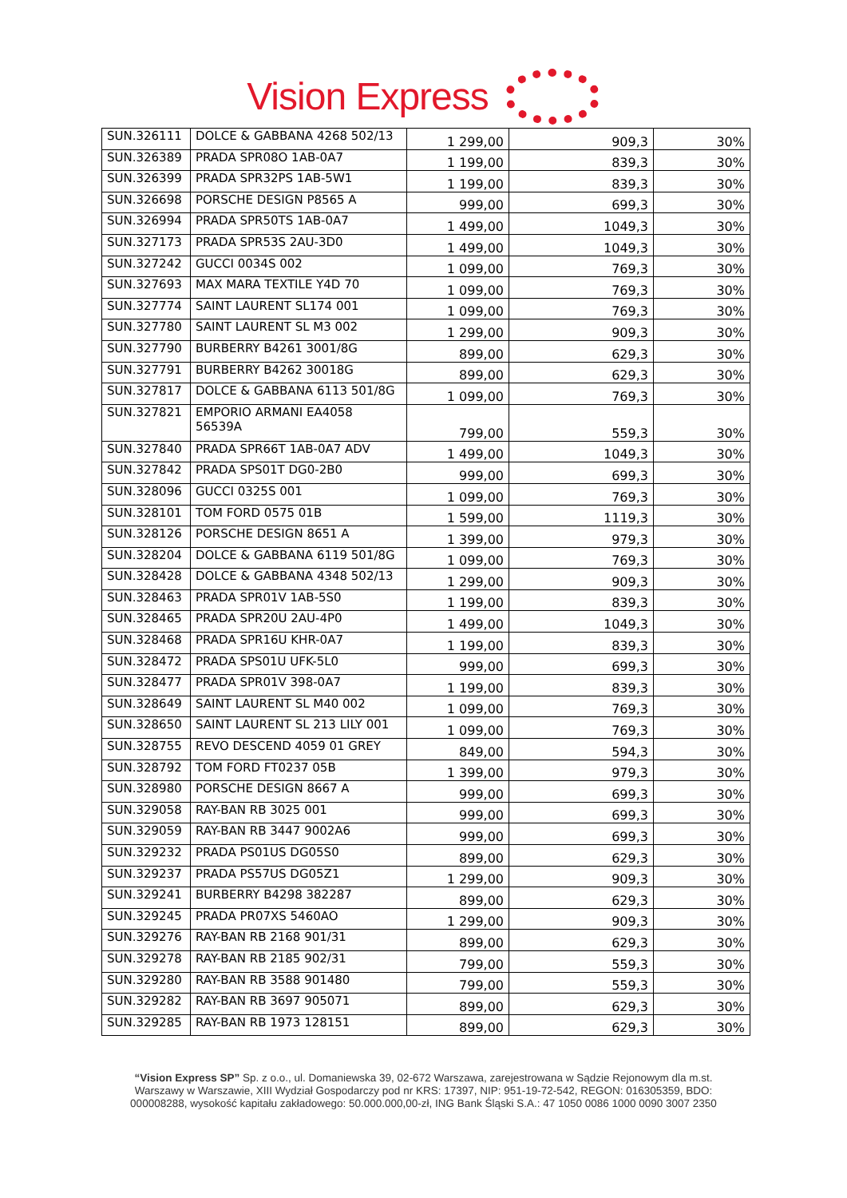Vision Express
| SUN.326111 | DOLCE & GABBANA 4268 502/13 | 1 299,00 | 909,3 | 30% |
| SUN.326389 | PRADA SPR08O 1AB-0A7 | 1 199,00 | 839,3 | 30% |
| SUN.326399 | PRADA SPR32PS 1AB-5W1 | 1 199,00 | 839,3 | 30% |
| SUN.326698 | PORSCHE DESIGN P8565 A | 999,00 | 699,3 | 30% |
| SUN.326994 | PRADA SPR50TS 1AB-0A7 | 1 499,00 | 1049,3 | 30% |
| SUN.327173 | PRADA SPR53S 2AU-3D0 | 1 499,00 | 1049,3 | 30% |
| SUN.327242 | GUCCI 0034S 002 | 1 099,00 | 769,3 | 30% |
| SUN.327693 | MAX MARA TEXTILE Y4D 70 | 1 099,00 | 769,3 | 30% |
| SUN.327774 | SAINT LAURENT SL174 001 | 1 099,00 | 769,3 | 30% |
| SUN.327780 | SAINT LAURENT SL M3 002 | 1 299,00 | 909,3 | 30% |
| SUN.327790 | BURBERRY B4261 3001/8G | 899,00 | 629,3 | 30% |
| SUN.327791 | BURBERRY B4262 30018G | 899,00 | 629,3 | 30% |
| SUN.327817 | DOLCE & GABBANA 6113 501/8G | 1 099,00 | 769,3 | 30% |
| SUN.327821 | EMPORIO ARMANI EA4058 56539A | 799,00 | 559,3 | 30% |
| SUN.327840 | PRADA SPR66T 1AB-0A7 ADV | 1 499,00 | 1049,3 | 30% |
| SUN.327842 | PRADA SPS01T DG0-2B0 | 999,00 | 699,3 | 30% |
| SUN.328096 | GUCCI 0325S 001 | 1 099,00 | 769,3 | 30% |
| SUN.328101 | TOM FORD 0575 01B | 1 599,00 | 1119,3 | 30% |
| SUN.328126 | PORSCHE DESIGN 8651 A | 1 399,00 | 979,3 | 30% |
| SUN.328204 | DOLCE & GABBANA 6119 501/8G | 1 099,00 | 769,3 | 30% |
| SUN.328428 | DOLCE & GABBANA 4348 502/13 | 1 299,00 | 909,3 | 30% |
| SUN.328463 | PRADA SPR01V 1AB-5S0 | 1 199,00 | 839,3 | 30% |
| SUN.328465 | PRADA SPR20U 2AU-4P0 | 1 499,00 | 1049,3 | 30% |
| SUN.328468 | PRADA SPR16U KHR-0A7 | 1 199,00 | 839,3 | 30% |
| SUN.328472 | PRADA SPS01U UFK-5L0 | 999,00 | 699,3 | 30% |
| SUN.328477 | PRADA SPR01V 398-0A7 | 1 199,00 | 839,3 | 30% |
| SUN.328649 | SAINT LAURENT SL M40 002 | 1 099,00 | 769,3 | 30% |
| SUN.328650 | SAINT LAURENT SL 213 LILY 001 | 1 099,00 | 769,3 | 30% |
| SUN.328755 | REVO DESCEND 4059 01 GREY | 849,00 | 594,3 | 30% |
| SUN.328792 | TOM FORD FT0237 05B | 1 399,00 | 979,3 | 30% |
| SUN.328980 | PORSCHE DESIGN 8667 A | 999,00 | 699,3 | 30% |
| SUN.329058 | RAY-BAN RB 3025 001 | 999,00 | 699,3 | 30% |
| SUN.329059 | RAY-BAN RB 3447 9002A6 | 999,00 | 699,3 | 30% |
| SUN.329232 | PRADA PS01US DG05S0 | 899,00 | 629,3 | 30% |
| SUN.329237 | PRADA PS57US DG05Z1 | 1 299,00 | 909,3 | 30% |
| SUN.329241 | BURBERRY B4298 382287 | 899,00 | 629,3 | 30% |
| SUN.329245 | PRADA PR07XS 5460AO | 1 299,00 | 909,3 | 30% |
| SUN.329276 | RAY-BAN RB 2168 901/31 | 899,00 | 629,3 | 30% |
| SUN.329278 | RAY-BAN RB 2185 902/31 | 799,00 | 559,3 | 30% |
| SUN.329280 | RAY-BAN RB 3588 901480 | 799,00 | 559,3 | 30% |
| SUN.329282 | RAY-BAN RB 3697 905071 | 899,00 | 629,3 | 30% |
| SUN.329285 | RAY-BAN RB 1973 128151 | 899,00 | 629,3 | 30% |
“Vision Express SP” Sp. z o.o., ul. Domaniewska 39, 02-672 Warszawa, zarejestrowana w Sądzie Rejonowym dla m.st.
Warszawy w Warszawie, XIII Wydział Gospodarczy pod nr KRS: 17397, NIP: 951-19-72-542, REGON: 016305359, BDO:
000008288, wysokość kapitału zakładowego: 50.000.000,00-zł, ING Bank Śląski S.A.: 47 1050 0086 1000 0090 3007 2350